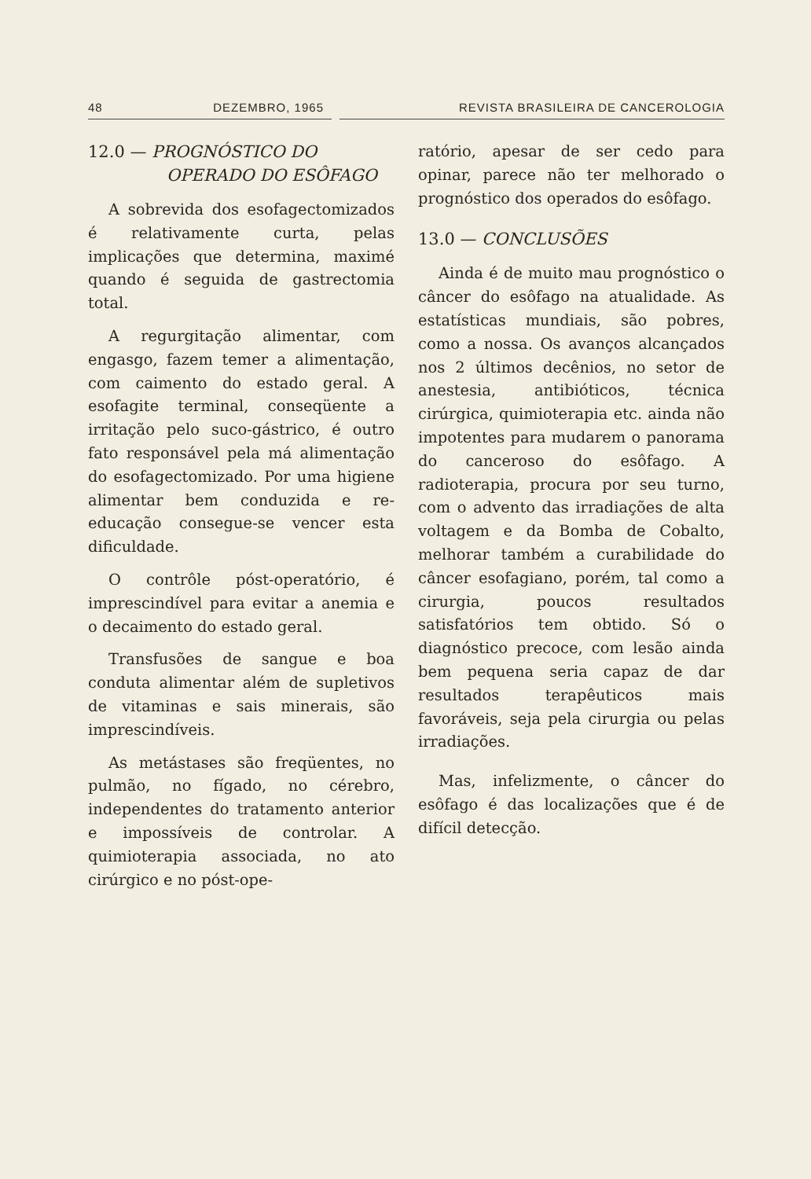48 DEZEMBRO, 1965 REVISTA BRASILEIRA DE CANCEROLOGIA
12.0 — PROGNÓSTICO DO
OPERADO DO ESÔFAGO
A sobrevida dos esofagectomizados é relativamente curta, pelas implicações que determina, maximé quando é seguida de gastrectomia total.
A regurgitação alimentar, com engasgo, fazem temer a alimentação, com caimento do estado geral. A esofagite terminal, conseqüente a irritação pelo suco-gástrico, é outro fato responsável pela má alimentação do esofagectomizado. Por uma higiene alimentar bem conduzida e re-educação consegue-se vencer esta dificuldade.
O contrôle pόst-operatório, é imprescindível para evitar a anemia e o decaimento do estado geral.
Transfusões de sangue e boa conduta alimentar além de supletivos de vitaminas e sais minerais, são imprescindíveis.
As metástases são freqüentes, no pulmão, no fígado, no cérebro, independentes do tratamento anterior e impossíveis de controlar. A quimioterapia associada, no ato cirúrgico e no pόst-ope-
ratório, apesar de ser cedo para opinar, parece não ter melhorado o prognóstico dos operados do esôfago.
13.0 — CONCLUSÕES
Ainda é de muito mau prognóstico o câncer do esôfago na atualidade. As estatísticas mundiais, são pobres, como a nossa. Os avanços alcançados nos 2 últimos decênios, no setor de anestesia, antibióticos, técnica cirúrgica, quimioterapia etc. ainda não impotentes para mudarem o panorama do canceroso do esôfago. A radioterapia, procura por seu turno, com o advento das irradiações de alta voltagem e da Bomba de Cobalto, melhorar também a curabilidade do câncer esofagiano, porém, tal como a cirurgia, poucos resultados satisfatórios tem obtido. Só o diagnóstico precoce, com lesão ainda bem pequena seria capaz de dar resultados terapêuticos mais favoráveis, seja pela cirurgia ou pelas irradiações.
Mas, infelizmente, o câncer do esôfago é das localizações que é de difícil detecção.